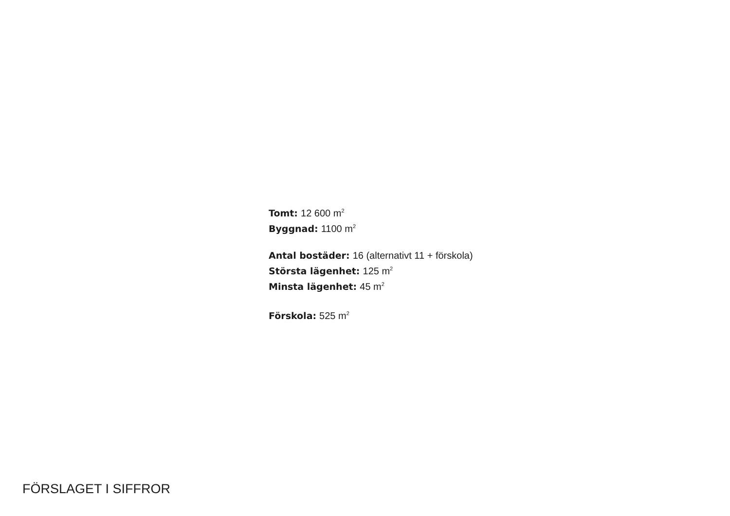Tomt: 12 600 m<sup>2</sup>
Byggnad: 1100 m<sup>2</sup>
Antal bostäder: 16 (alternativt 11 + förskola)
Största lägenhet: 125 m<sup>2</sup>
Minsta lägenhet: 45 m<sup>2</sup>
Förskola: 525 m<sup>2</sup>
FÖRSLAGET I SIFFROR